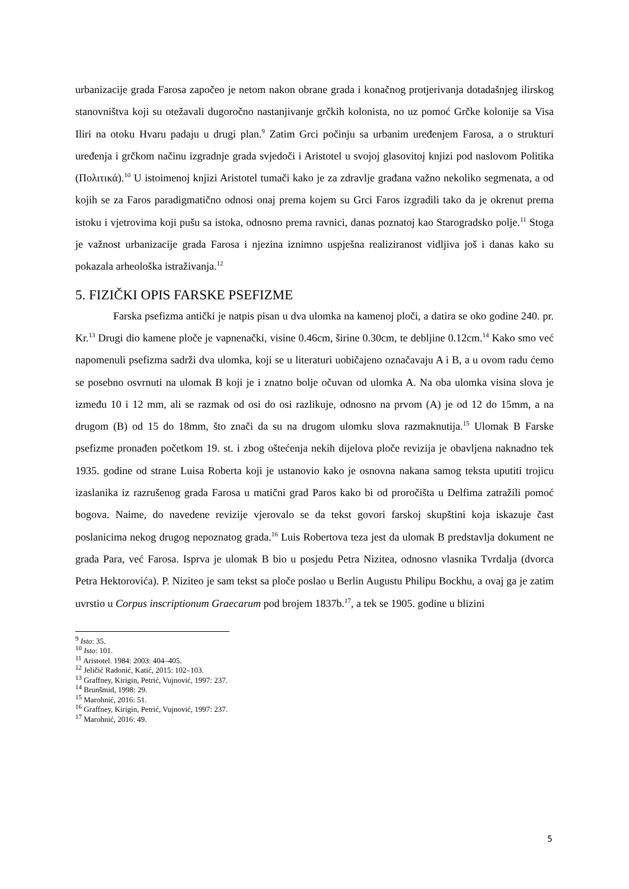urbanizacije grada Farosa započeo je netom nakon obrane grada i konačnog protjerivanja dotadašnjeg ilirskog stanovništva koji su otežavali dugoročno nastanjivanje grčkih kolonista, no uz pomoć Grčke kolonije sa Visa Iliri na otoku Hvaru padaju u drugi plan.<sup>9</sup> Zatim Grci počinju sa urbanim uređenjem Farosa, a o strukturi uređenja i grčkom načinu izgradnje grada svjedoči i Aristotel u svojoj glasovitoj knjizi pod naslovom Politika (Πολιτικά).<sup>10</sup> U istoimenoj knjizi Aristotel tumači kako je za zdravlje građana važno nekoliko segmenata, a od kojih se za Faros paradigmatično odnosi onaj prema kojem su Grci Faros izgradili tako da je okrenut prema istoku i vjetrovima koji pušu sa istoka, odnosno prema ravnici, danas poznatoj kao Starogradsko polje.<sup>11</sup> Stoga je važnost urbanizacije grada Farosa i njezina iznimno uspješna realiziranost vidljiva još i danas kako su pokazala arheološka istraživanja.<sup>12</sup>
5. FIZIČKI OPIS FARSKE PSEFIZME
Farska psefizma antički je natpis pisan u dva ulomka na kamenoj ploči, a datira se oko godine 240. pr. Kr.<sup>13</sup> Drugi dio kamene ploče je vapnenački, visine 0.46cm, širine 0.30cm, te debljine 0.12cm.<sup>14</sup> Kako smo već napomenuli psefizma sadrži dva ulomka, koji se u literaturi uobičajeno označavaju A i B, a u ovom radu ćemo se posebno osvrnuti na ulomak B koji je i znatno bolje očuvan od ulomka A. Na oba ulomka visina slova je između 10 i 12 mm, ali se razmak od osi do osi razlikuje, odnosno na prvom (A) je od 12 do 15mm, a na drugom (B) od 15 do 18mm, što znači da su na drugom ulomku slova razmaknutija.<sup>15</sup> Ulomak B Farske psefizme pronađen početkom 19. st. i zbog oštećenja nekih dijelova ploče revizija je obavljena naknadno tek 1935. godine od strane Luisa Roberta koji je ustanovio kako je osnovna nakana samog teksta uputiti trojicu izaslanika iz razrušenog grada Farosa u matični grad Paros kako bi od proročišta u Delfima zatražili pomoć bogova. Naime, do navedene revizije vjerovalo se da tekst govori farskoj skupštini koja iskazuje čast poslanicima nekog drugog nepoznatog grada.<sup>16</sup> Luis Robertova teza jest da ulomak B predstavlja dokument ne grada Para, već Farosa. Isprva je ulomak B bio u posjedu Petra Nizitea, odnosno vlasnika Tvrdalja (dvorca Petra Hektorovića). P. Niziteo je sam tekst sa ploče poslao u Berlin Augustu Philipu Bockhu, a ovaj ga je zatim uvrstio u Corpus inscriptionum Graecarum pod brojem 1837b.<sup>17</sup>, a tek se 1905. godine u blizini
<sup>9</sup> Isto: 35.
<sup>10</sup> Isto: 101.
<sup>11</sup> Aristotel. 1984: 2003: 404–405.
<sup>12</sup> Jeličić Radonić, Katić, 2015: 102–103.
<sup>13</sup> Graffney, Kirigin, Petrić, Vujnović, 1997: 237.
<sup>14</sup> Brunšmid, 1998: 29.
<sup>15</sup> Marohnić, 2016: 51.
<sup>16</sup> Graffney, Kirigin, Petrić, Vujnović, 1997: 237.
<sup>17</sup> Marohnić, 2016: 49.
5